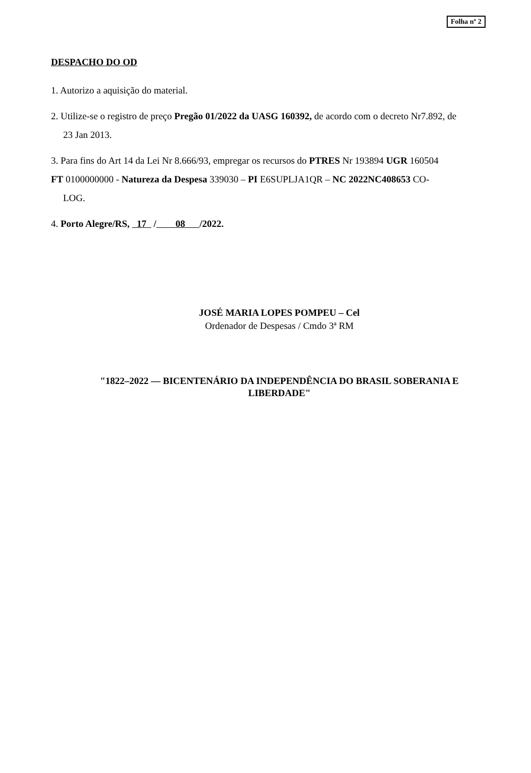Folha nº 2
DESPACHO DO OD
1. Autorizo a aquisição do material.
2. Utilize-se o registro de preço Pregão 01/2022 da UASG 160392, de acordo com o decreto Nr7.892, de
23 Jan 2013.
3. Para fins do Art 14 da Lei Nr 8.666/93, empregar os recursos do PTRES Nr 193894 UGR 160504
FT 0100000000 - Natureza da Despesa 339030 – PI E6SUPLJA1QR – NC 2022NC408653 CO-
LOG.
4. Porto Alegre/RS, 17 / 08 /2022.
JOSÉ MARIA LOPES POMPEU – Cel
Ordenador de Despesas / Cmdo 3ª RM
"1822–2022 — BICENTENÁRIO DA INDEPENDÊNCIA DO BRASIL SOBERANIA E
LIBERDADE"